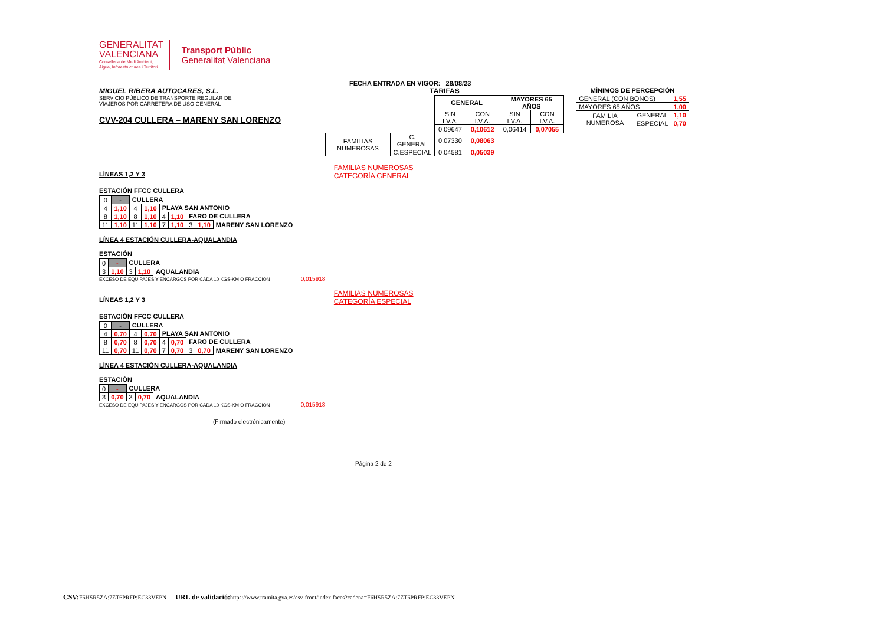GENERALITAT
VALENCIANA
Conselleria de Medi Ambient,
Aigua, Infraestructures i Territori
Transport Públic
Generalitat Valenciana
FECHA ENTRADA EN VIGOR: 28/08/23
MIGUEL RIBERA AUTOCARES, S.L.
SERVICIO PÚBLICO DE TRANSPORTE REGULAR DE
VIAJEROS POR CARRETERA DE USO GENERAL
CVV-204 CULLERA – MARENY SAN LORENZO
TARIFAS
| | | GENERAL | | MAYORES 65 AÑOS | |
| | | SIN I.V.A. | CON I.V.A. | SIN I.V.A. | CON I.V.A. |
| | | 0,09647 | 0,10612 | 0,06414 | 0,07055 |
| FAMILIAS NUMEROSAS | C. GENERAL | 0,07330 | 0,08063 | | |
| | C.ESPECIAL | 0,04581 | 0,05039 | | |
MÍNIMOS DE PERCEPCIÓN
| GENERAL (CON BONOS) | | 1,55 |
| MAYORES 65 AÑOS | | 1,00 |
| FAMILIA NUMEROSA | GENERAL | 1,10 |
| | ESPECIAL | 0,70 |
LÍNEAS 1,2 Y 3
FAMILIAS NUMEROSAS
CATEGORÍA GENERAL
ESTACIÓN FFCC CULLERA
| 0 | - | CULLERA | | | | | | |
| 4 | 1,10 | 4 | 1,10 | PLAYA SAN ANTONIO | | | | |
| 8 | 1,10 | 8 | 1,10 | 4 | 1,10 | FARO DE CULLERA | | |
| 11 | 1,10 | 11 | 1,10 | 7 | 1,10 | 3 | 1,10 | MARENY SAN LORENZO |
LÍNEA 4 ESTACIÓN CULLERA-AQUALANDIA
ESTACIÓN
| 0 | - | CULLERA | | |
| 3 | 1,10 | 3 | 1,10 | AQUALANDIA |
EXCESO DE EQUIPAJES Y ENCARGOS POR CADA 10 KGS-KM O FRACCION 0,015918
LÍNEAS 1,2 Y 3
FAMILIAS NUMEROSAS
CATEGORÍA ESPECIAL
ESTACIÓN FFCC CULLERA
| 0 | - | CULLERA | | | | | | |
| 4 | 0,70 | 4 | 0,70 | PLAYA SAN ANTONIO | | | | |
| 8 | 0,70 | 8 | 0,70 | 4 | 0,70 | FARO DE CULLERA | | |
| 11 | 0,70 | 11 | 0,70 | 7 | 0,70 | 3 | 0,70 | MARENY SAN LORENZO |
LÍNEA 4 ESTACIÓN CULLERA-AQUALANDIA
ESTACIÓN
| 0 | - | CULLERA | | |
| 3 | 0,70 | 3 | 0,70 | AQUALANDIA |
EXCESO DE EQUIPAJES Y ENCARGOS POR CADA 10 KGS-KM O FRACCION 0,015918
(Firmado electrónicamente)
Página 2 de 2
CSV: F6HSR5ZA:7ZT6PRFP:EC33VEPN URL de validació: https://www.tramita.gva.es/csv-front/index.faces?cadena=F6HSR5ZA:7ZT6PRFP:EC33VEPN